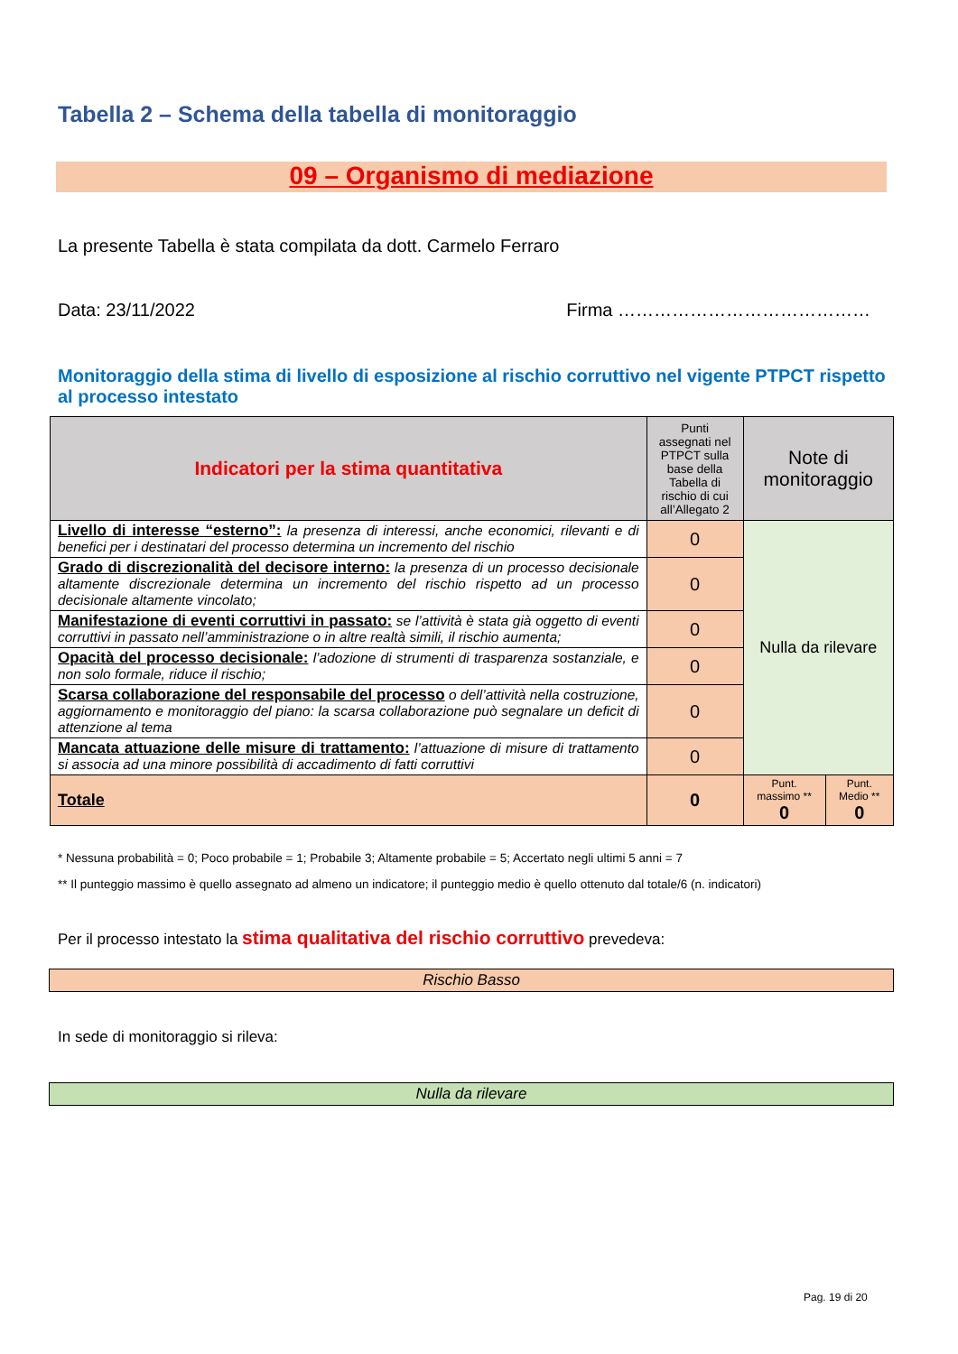Tabella 2 – Schema della tabella di monitoraggio
09 – Organismo di mediazione
La presente Tabella è stata compilata da dott. Carmelo Ferraro
Data: 23/11/2022 Firma ……………………………………
Monitoraggio della stima di livello di esposizione al rischio corruttivo nel vigente PTPCT rispetto al processo intestato
| Indicatori per la stima quantitativa | Punti assegnati nel PTPCT sulla base della Tabella di rischio di cui all’Allegato 2 | Note di monitoraggio | |
| --- | --- | --- | --- |
| Livello di interesse “esterno”: la presenza di interessi, anche economici, rilevanti e di benefici per i destinatari del processo determina un incremento del rischio | 0 | Nulla da rilevare | |
| Grado di discrezionalità del decisore interno: la presenza di un processo decisionale altamente discrezionale determina un incremento del rischio rispetto ad un processo decisionale altamente vincolato; | 0 | | |
| Manifestazione di eventi corruttivi in passato: se l’attività è stata già oggetto di eventi corruttivi in passato nell’amministrazione o in altre realtà simili, il rischio aumenta; | 0 | | |
| Opacità del processo decisionale: l’adozione di strumenti di trasparenza sostanziale, e non solo formale, riduce il rischio; | 0 | | |
| Scarsa collaborazione del responsabile del processo o dell’attività nella costruzione, aggiornamento e monitoraggio del piano: la scarsa collaborazione può segnalare un deficit di attenzione al tema | 0 | | |
| Mancata attuazione delle misure di trattamento: l’attuazione di misure di trattamento si associa ad una minore possibilità di accadimento di fatti corruttivi | 0 | | |
| Totale | 0 | Punt. massimo ** 0 | Punt. Medio ** 0 |
* Nessuna probabilità = 0; Poco probabile = 1; Probabile 3; Altamente probabile = 5; Accertato negli ultimi 5 anni = 7
** Il punteggio massimo è quello assegnato ad almeno un indicatore; il punteggio medio è quello ottenuto dal totale/6 (n. indicatori)
Per il processo intestato la stima qualitativa del rischio corruttivo prevedeva:
Rischio Basso
In sede di monitoraggio si rileva:
Nulla da rilevare
Pag. 19 di 20